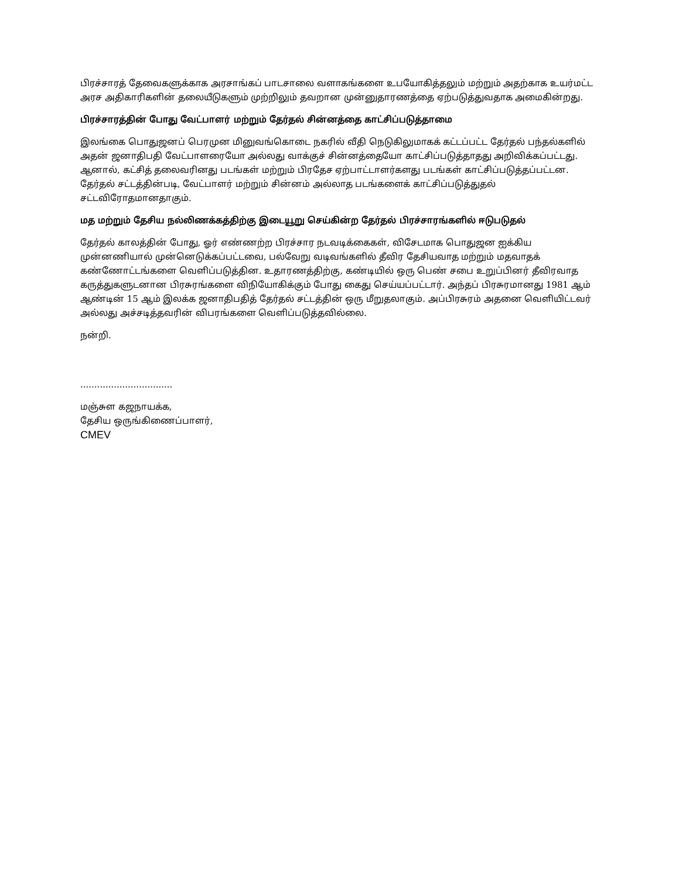பிரச்சாரத் தேவைகளுக்காக அரசாங்கப் பாடசாலை வளாகங்களை உபயோகித்தலும் மற்றும் அதற்காக உயர்மட்ட அரச அதிகாரிகளின் தலையீடுகளும் முற்றிலும் தவறான முன்னுதாரணத்தை ஏற்படுத்துவதாக அமைகின்றது.
பிரச்சாரத்தின் போது வேட்பாளர் மற்றும் தேர்தல் சின்னத்தை காட்சிப்படுத்தாமை
இலங்கை பொதுஜனப் பெரமுன மினுவங்கொடை நகரில் வீதி நெடுகிலுமாகக் கட்டப்பட்ட தேர்தல் பந்தல்களில் அதன் ஜனாதிபதி வேட்பாளரையோ அல்லது வாக்குச் சின்னத்தையோ காட்சிப்படுத்தாதது அறிவிக்கப்பட்டது. ஆனால், கட்சித் தலைவரினது படங்கள் மற்றும் பிரதேச ஏற்பாட்டாளர்களது படங்கள் காட்சிப்படுத்தப்பட்டன. தேர்தல் சட்டத்தின்படி, வேட்பாளர் மற்றும் சின்னம் அல்லாத படங்களைக் காட்சிப்படுத்துதல் சட்டவிரோதமானதாகும்.
மத மற்றும் தேசிய நல்லிணக்கத்திற்கு இடையூறு செய்கின்ற தேர்தல் பிரச்சாரங்களில் ஈடுபடுதல்
தேர்தல் காலத்தின் போது, ஓர் எண்ணற்ற பிரச்சார நடவடிக்கைகள், விசேடமாக பொதுஜன ஐக்கிய முன்னணியால் முன்னெடுக்கப்பட்டவை, பல்வேறு வடிவங்களில் தீவிர தேசியவாத மற்றும் மதவாதக் கண்ணோட்டங்களை வெளிப்படுத்தின. உதாரணத்திற்கு, கண்டியில் ஒரு பெண் சபை உறுப்பினர் தீவிரவாத கருத்துகளுடனான பிரசுரங்களை விநியோகிக்கும் போது கைது செய்யப்பட்டார். அந்தப் பிரசுரமானது 1981 ஆம் ஆண்டின் 15 ஆம் இலக்க ஜனாதிபதித் தேர்தல் சட்டத்தின் ஒரு மீறுதலாகும். அப்பிரசுரம் அதனை வெளியிட்டவர் அல்லது அச்சடித்தவரின் விபரங்களை வெளிப்படுத்தவில்லை.
நன்றி.
.................................
மஞ்சுள கஜநாயக்க,
தேசிய ஒருங்கிணைப்பாளர்,
CMEV